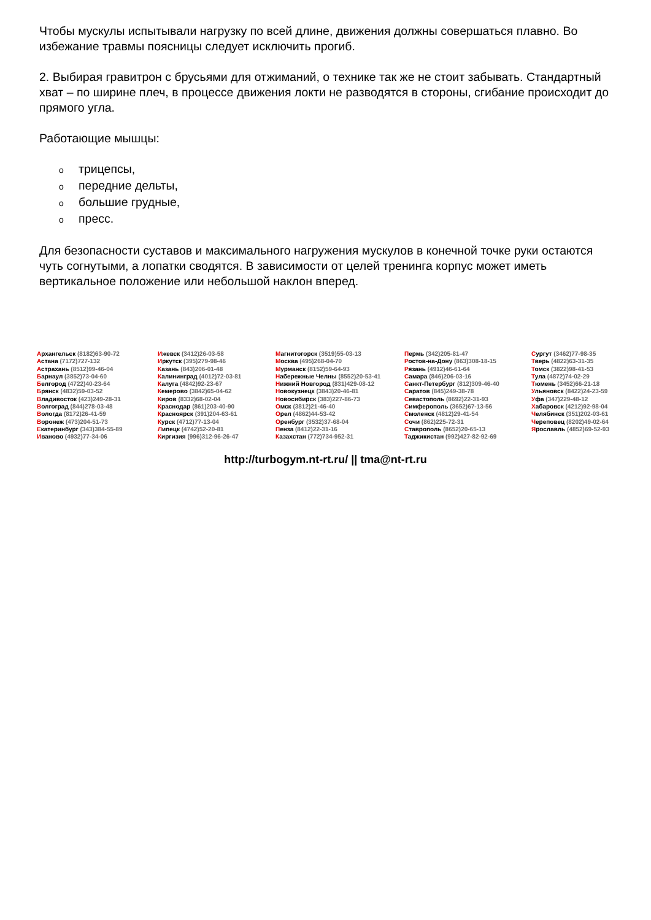Чтобы мускулы испытывали нагрузку по всей длине, движения должны совершаться плавно. Во избежание травмы поясницы следует исключить прогиб.
2. Выбирая гравитрон с брусьями для отжиманий, о технике так же не стоит забывать. Стандартный хват – по ширине плеч, в процессе движения локти не разводятся в стороны, сгибание происходит до прямого угла.
Работающие мышцы:
oтрицепсы,
oпередние дельты,
oбольшие грудные,
oпресс.
Для безопасности суставов и максимального нагружения мускулов в конечной точке руки остаются чуть согнутыми, а лопатки сводятся. В зависимости от целей тренинга корпус может иметь вертикальное положение или небольшой наклон вперед.
Архангельск (8182)63-90-72
Астана (7172)727-132
Астрахань (8512)99-46-04
Барнаул (3852)73-04-60
Белгород (4722)40-23-64
Брянск (4832)59-03-52
Владивосток (423)249-28-31
Волгоград (844)278-03-48
Вологда (8172)26-41-59
Воронеж (473)204-51-73
Екатеринбург (343)384-55-89
Иваново (4932)77-34-06
Ижевск (3412)26-03-58
Иркутск (395)279-98-46
Казань (843)206-01-48
Калининград (4012)72-03-81
Калуга (4842)92-23-67
Кемерово (3842)65-04-62
Киров (8332)68-02-04
Краснодар (861)203-40-90
Красноярск (391)204-63-61
Курск (4712)77-13-04
Липецк (4742)52-20-81
Киргизия (996)312-96-26-47
Магнитогорск (3519)55-03-13
Москва (495)268-04-70
Мурманск (8152)59-64-93
Набережные Челны (8552)20-53-41
Нижний Новгород (831)429-08-12
Новокузнецк (3843)20-46-81
Новосибирск (383)227-86-73
Омск (3812)21-46-40
Орел (4862)44-53-42
Оренбург (3532)37-68-04
Пенза (8412)22-31-16
Казахстан (772)734-952-31
Пермь (342)205-81-47
Ростов-на-Дону (863)308-18-15
Рязань (4912)46-61-64
Самара (846)206-03-16
Санкт-Петербург (812)309-46-40
Саратов (845)249-38-78
Севастополь (8692)22-31-93
Симферополь (3652)67-13-56
Смоленск (4812)29-41-54
Сочи (862)225-72-31
Ставрополь (8652)20-65-13
Таджикистан (992)427-82-92-69
Сургут (3462)77-98-35
Тверь (4822)63-31-35
Томск (3822)98-41-53
Тула (4872)74-02-29
Тюмень (3452)66-21-18
Ульяновск (8422)24-23-59
Уфа (347)229-48-12
Хабаровск (4212)92-98-04
Челябинск (351)202-03-61
Череповец (8202)49-02-64
Ярославль (4852)69-52-93
http://turbogym.nt-rt.ru/ || tma@nt-rt.ru